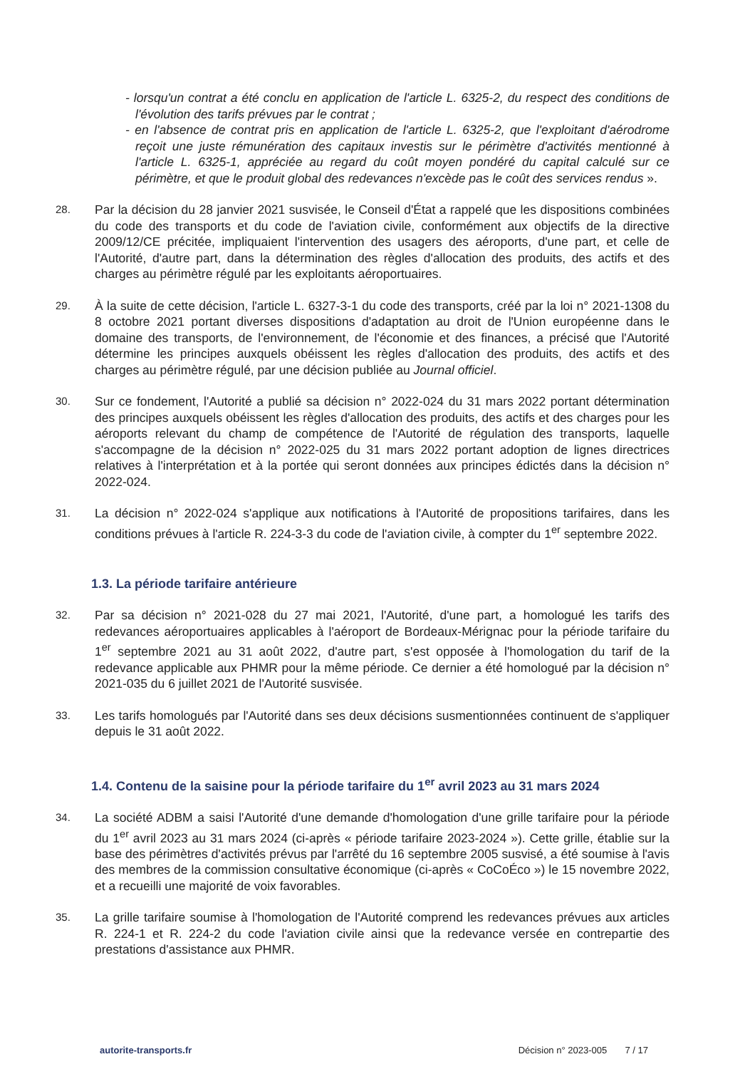- lorsqu'un contrat a été conclu en application de l'article L. 6325-2, du respect des conditions de l'évolution des tarifs prévues par le contrat ;
- en l'absence de contrat pris en application de l'article L. 6325-2, que l'exploitant d'aérodrome reçoit une juste rémunération des capitaux investis sur le périmètre d'activités mentionné à l'article L. 6325-1, appréciée au regard du coût moyen pondéré du capital calculé sur ce périmètre, et que le produit global des redevances n'excède pas le coût des services rendus ».
28.
Par la décision du 28 janvier 2021 susvisée, le Conseil d'État a rappelé que les dispositions combinées du code des transports et du code de l'aviation civile, conformément aux objectifs de la directive 2009/12/CE précitée, impliquaient l'intervention des usagers des aéroports, d'une part, et celle de l'Autorité, d'autre part, dans la détermination des règles d'allocation des produits, des actifs et des charges au périmètre régulé par les exploitants aéroportuaires.
29.
À la suite de cette décision, l'article L. 6327-3-1 du code des transports, créé par la loi n° 2021-1308 du 8 octobre 2021 portant diverses dispositions d'adaptation au droit de l'Union européenne dans le domaine des transports, de l'environnement, de l'économie et des finances, a précisé que l'Autorité détermine les principes auxquels obéissent les règles d'allocation des produits, des actifs et des charges au périmètre régulé, par une décision publiée au Journal officiel.
30.
Sur ce fondement, l'Autorité a publié sa décision n° 2022-024 du 31 mars 2022 portant détermination des principes auxquels obéissent les règles d'allocation des produits, des actifs et des charges pour les aéroports relevant du champ de compétence de l'Autorité de régulation des transports, laquelle s'accompagne de la décision n° 2022-025 du 31 mars 2022 portant adoption de lignes directrices relatives à l'interprétation et à la portée qui seront données aux principes édictés dans la décision n° 2022-024.
31.
La décision n° 2022-024 s'applique aux notifications à l'Autorité de propositions tarifaires, dans les conditions prévues à l'article R. 224-3-3 du code de l'aviation civile, à compter du 1<sup>er</sup> septembre 2022.
1.3. La période tarifaire antérieure
32.
Par sa décision n° 2021-028 du 27 mai 2021, l'Autorité, d'une part, a homologué les tarifs des redevances aéroportuaires applicables à l'aéroport de Bordeaux-Mérignac pour la période tarifaire du 1<sup>er</sup> septembre 2021 au 31 août 2022, d'autre part, s'est opposée à l'homologation du tarif de la redevance applicable aux PHMR pour la même période. Ce dernier a été homologué par la décision n° 2021-035 du 6 juillet 2021 de l'Autorité susvisée.
33.
Les tarifs homologués par l'Autorité dans ses deux décisions susmentionnées continuent de s'appliquer depuis le 31 août 2022.
1.4. Contenu de la saisine pour la période tarifaire du 1<sup>er</sup> avril 2023 au 31 mars 2024
34.
La société ADBM a saisi l'Autorité d'une demande d'homologation d'une grille tarifaire pour la période du 1<sup>er</sup> avril 2023 au 31 mars 2024 (ci-après « période tarifaire 2023-2024 »). Cette grille, établie sur la base des périmètres d'activités prévus par l'arrêté du 16 septembre 2005 susvisé, a été soumise à l'avis des membres de la commission consultative économique (ci-après « CoCoÉco ») le 15 novembre 2022, et a recueilli une majorité de voix favorables.
35.
La grille tarifaire soumise à l'homologation de l'Autorité comprend les redevances prévues aux articles R. 224-1 et R. 224-2 du code l'aviation civile ainsi que la redevance versée en contrepartie des prestations d'assistance aux PHMR.
autorite-transports.fr Décision n° 2023-005 7 / 17